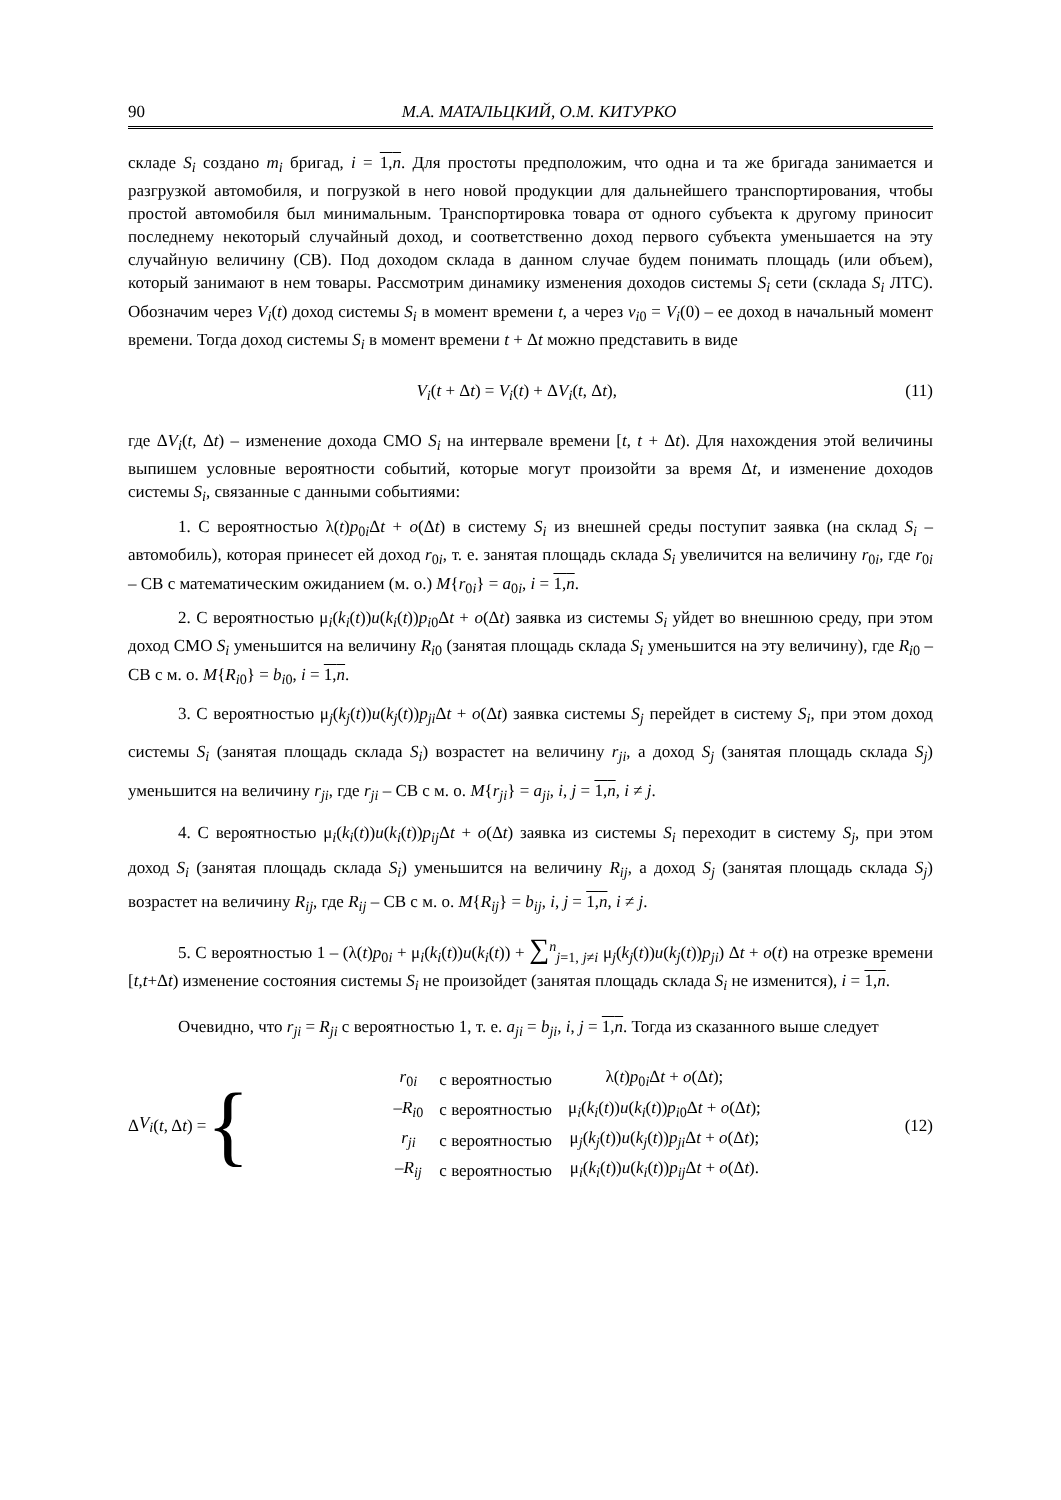90 М.А. МАТАЛЬЦКИЙ, О.М. КИТУРКО
складе S<sub>i</sub> создано m<sub>i</sub> бригад, i = 1,n. Для простоты предположим, что одна и та же бригада занимается и разгрузкой автомобиля, и погрузкой в него новой продукции для дальнейшего транспортирования, чтобы простой автомобиля был минимальным. Транспортировка товара от одного субъекта к другому приносит последнему некоторый случайный доход, и соответственно доход первого субъекта уменьшается на эту случайную величину (СВ). Под доходом склада в данном случае будем понимать площадь (или объем), который занимают в нем товары. Рассмотрим динамику изменения доходов системы S<sub>i</sub> сети (склада S<sub>i</sub> ЛТС). Обозначим через V<sub>i</sub>(t) доход системы S<sub>i</sub> в момент времени t, а через v<sub>i0</sub> = V<sub>i</sub>(0) – ее доход в начальный момент времени. Тогда доход системы S<sub>i</sub> в момент времени t + Δt можно представить в виде
V<sub>i</sub>(t + Δt) = V<sub>i</sub>(t) + ΔV<sub>i</sub>(t, Δt), (11)
где ΔV<sub>i</sub>(t, Δt) – изменение дохода СМО S<sub>i</sub> на интервале времени [t, t + Δt). Для нахождения этой величины выпишем условные вероятности событий, которые могут произойти за время Δt, и изменение доходов системы S<sub>i</sub>, связанные с данными событиями:
1. С вероятностью λ(t)p<sub>0i</sub>Δt + o(Δt) в систему S<sub>i</sub> из внешней среды поступит заявка (на склад S<sub>i</sub> – автомобиль), которая принесет ей доход r<sub>0i</sub>, т. е. занятая площадь склада S<sub>i</sub> увеличится на величину r<sub>0i</sub>, где r<sub>0i</sub> – СВ с математическим ожиданием (м. о.) M{r<sub>0i</sub>} = a<sub>0i</sub>, i = 1,n.
2. С вероятностью μ<sub>i</sub>(k<sub>i</sub>(t))u(k<sub>i</sub>(t))p<sub>i0</sub>Δt + o(Δt) заявка из системы S<sub>i</sub> уйдет во внешнюю среду, при этом доход СМО S<sub>i</sub> уменьшится на величину R<sub>i0</sub> (занятая площадь склада S<sub>i</sub> уменьшится на эту величину), где R<sub>i0</sub> – СВ с м. о. M{R<sub>i0</sub>} = b<sub>i0</sub>, i = 1,n.
3. С вероятностью μ<sub>j</sub>(k<sub>j</sub>(t))u(k<sub>j</sub>(t))p<sub>ji</sub> Δt + o(Δt) заявка системы S<sub>j</sub> перейдет в систему S<sub>i</sub>, при этом доход системы S<sub>i</sub> (занятая площадь склада S<sub>i</sub>) возрастет на величину r<sub>ji</sub>, а доход S<sub>j</sub> (занятая площадь склада S<sub>j</sub>) уменьшится на величину r<sub>ji</sub>, где r<sub>ji</sub> – СВ с м. о. M{r<sub>ji</sub>} = a<sub>ji</sub>, i, j = 1,n, i ≠ j.
4. С вероятностью μ<sub>i</sub>(k<sub>i</sub>(t))u(k<sub>i</sub>(t))p<sub>ij</sub> Δt + o(Δt) заявка из системы S<sub>i</sub> переходит в систему S<sub>j</sub>, при этом доход S<sub>i</sub> (занятая площадь склада S<sub>i</sub>) уменьшится на величину R<sub>ij</sub>, а доход S<sub>j</sub> (занятая площадь склада S<sub>j</sub>) возрастет на величину R<sub>ij</sub>, где R<sub>ij</sub> – СВ с м. о. M{R<sub>ij</sub>} = b<sub>ij</sub>, i, j = 1,n, i ≠ j.
5. С вероятностью 1 – (λ(t)p<sub>0i</sub> + μ<sub>i</sub>(k<sub>i</sub>(t))u(k<sub>i</sub>(t)) + ∑<sup>n</sup><sub>j=1, j≠i</sub> μ<sub>j</sub>(k<sub>j</sub>(t))u(k<sub>j</sub>(t))p<sub>ji</sub>) Δt + o(t) на отрезке времени [t,t+Δt) изменение состояния системы S<sub>i</sub> не произойдет (занятая площадь склада S<sub>i</sub> не изменится), i = 1,n.
Очевидно, что r<sub>ji</sub> = R<sub>ji</sub> с вероятностью 1, т. е. a<sub>ji</sub> = b<sub>ji</sub>, i, j = 1,n. Тогда из сказанного выше следует
Δ V<sub>i</sub> (t, Δ t) = {
| r<sub>0i</sub> | с вероятностью | λ( t ) p<sub>0i</sub>Δ t + o (Δ t ); |
| – R<sub>i0</sub> | с вероятностью | μ<sub>i</sub>( k<sub>i</sub> ( t )) u ( k<sub>i</sub> ( t )) p<sub>i0</sub>Δ t + o (Δ t ); |
| r<sub>ji</sub> | с вероятностью | μ<sub>j</sub>( k<sub>j</sub> ( t )) u ( k<sub>j</sub> ( t )) p<sub>ji</sub> Δ t + o (Δ t ); |
| – R<sub>ij</sub> | с вероятностью | μ<sub>i</sub>( k<sub>i</sub> ( t )) u ( k<sub>i</sub> ( t )) p<sub>ij</sub> Δ t + o (Δ t ). |
(12)